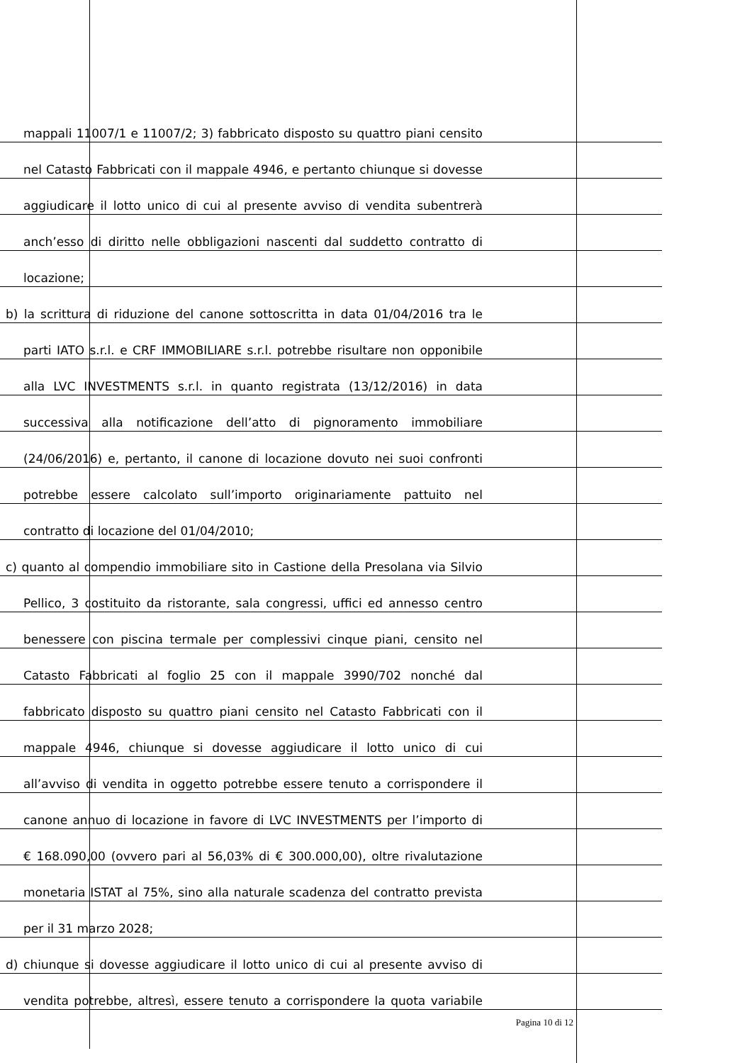mappali 11007/1 e 11007/2; 3) fabbricato disposto su quattro piani censito
nel Catasto Fabbricati con il mappale 4946, e pertanto chiunque si dovesse
aggiudicare il lotto unico di cui al presente avviso di vendita subentrerà
anch’esso di diritto nelle obbligazioni nascenti dal suddetto contratto di
locazione;
b) la scrittura di riduzione del canone sottoscritta in data 01/04/2016 tra le
parti IATO s.r.l. e CRF IMMOBILIARE s.r.l. potrebbe risultare non opponibile
alla LVC INVESTMENTS s.r.l. in quanto registrata (13/12/2016) in data
successiva alla notificazione dell’atto di pignoramento immobiliare
(24/06/2016) e, pertanto, il canone di locazione dovuto nei suoi confronti
potrebbe essere calcolato sull’importo originariamente pattuito nel
contratto di locazione del 01/04/2010;
c) quanto al compendio immobiliare sito in Castione della Presolana via Silvio
Pellico, 3 costituito da ristorante, sala congressi, uffici ed annesso centro
benessere con piscina termale per complessivi cinque piani, censito nel
Catasto Fabbricati al foglio 25 con il mappale 3990/702 nonché dal
fabbricato disposto su quattro piani censito nel Catasto Fabbricati con il
mappale 4946, chiunque si dovesse aggiudicare il lotto unico di cui
all’avviso di vendita in oggetto potrebbe essere tenuto a corrispondere il
canone annuo di locazione in favore di LVC INVESTMENTS per l’importo di
€ 168.090,00 (ovvero pari al 56,03% di € 300.000,00), oltre rivalutazione
monetaria ISTAT al 75%, sino alla naturale scadenza del contratto prevista
per il 31 marzo 2028;
d) chiunque si dovesse aggiudicare il lotto unico di cui al presente avviso di
vendita potrebbe, altresì, essere tenuto a corrispondere la quota variabile
Pagina 10 di 12